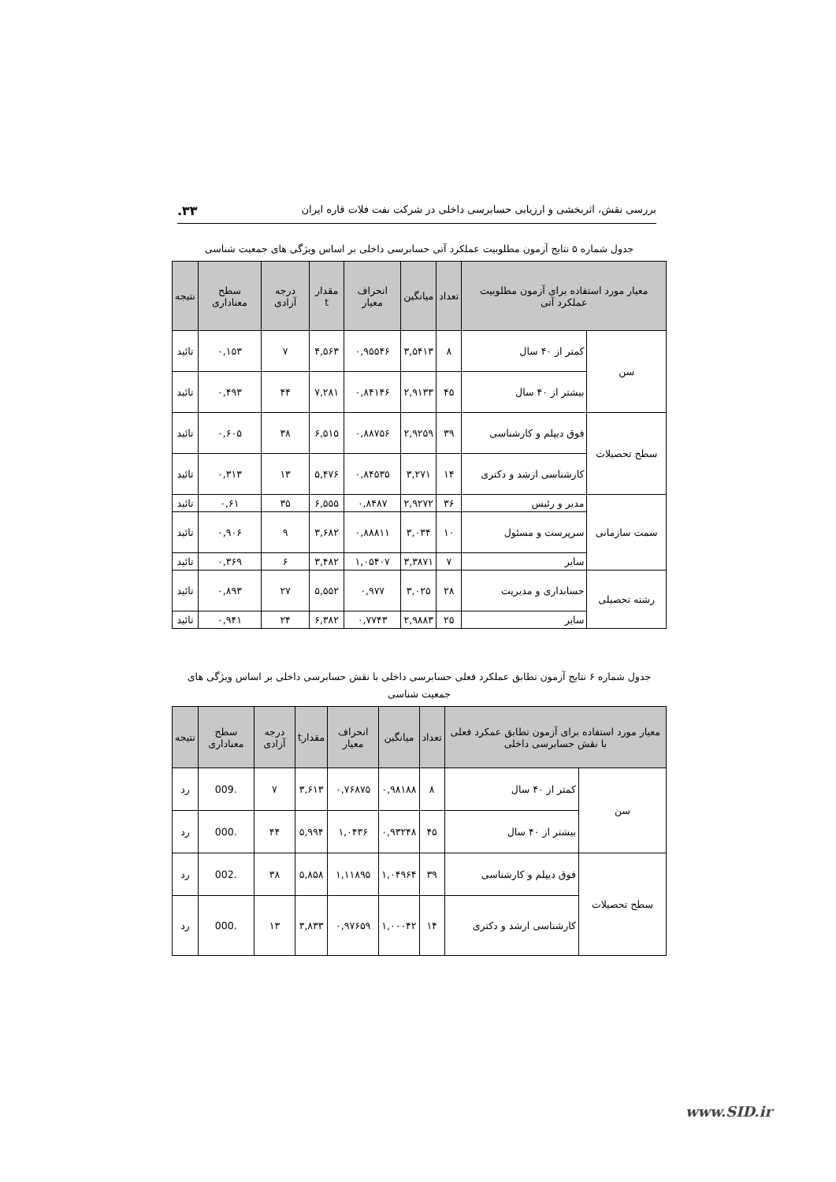بررسی نقش، اثربخشی و ارزیابی حسابرسی داخلی در شرکت نفت فلات قاره ایران ۳۳.
جدول شماره ۵ نتایج آزمون مطلوبیت عملکرد آتی حسابرسی داخلی بر اساس ویژگی های جمعیت شناسی
| معیار مورد استفاده برای آزمون مطلوبیت عملکرد آتی | | تعداد | میانگین | انحراف معیار | مقدار t | درجه آزادی | سطح معناداری | نتیجه |
| --- | --- | --- | --- | --- | --- | --- | --- | --- |
| سن | کمتر از ۴۰ سال | ۸ | ۳,۵۴۱۳ | ۰,۹۵۵۴۶ | ۴,۵۶۳ | ۷ | ۰,۱۵۳ | تائید |
| | بیشتر از ۴۰ سال | ۴۵ | ۲,۹۱۳۳ | ۰,۸۴۱۴۶ | ۷,۲۸۱ | ۴۴ | ۰,۴۹۳ | تائید |
| سطح تحصیلات | فوق دیپلم و کارشناسی | ۳۹ | ۲,۹۲۵۹ | ۰,۸۸۷۵۶ | ۶,۵۱۵ | ۳۸ | ۰,۶۰۵ | تائید |
| | کارشناسی ارشد و دکتری | ۱۴ | ۳,۲۷۱ | ۰,۸۴۵۳۵ | ۵,۴۷۶ | ۱۳ | ۰,۳۱۳ | تائید |
| سمت سازمانی | مدیر و رئیس | ۳۶ | ۲,۹۲۷۲ | ۰,۸۴۸۷ | ۶,۵۵۵ | ۳۵ | ۰,۶۱ | تائید |
| | سرپرست و مسئول | ۱۰ | ۳,۰۳۴ | ۰,۸۸۸۱۱ | ۳,۶۸۲ | ۹ | ۰,۹۰۶ | تائید |
| | سایر | ۷ | ۳,۳۸۷۱ | ۱,۰۵۴۰۷ | ۳,۴۸۲ | ۶ | ۰,۳۶۹ | تائید |
| رشته تحصیلی | حسابداری و مدیریت | ۲۸ | ۳,۰۲۵ | ۰,۹۷۷ | ۵,۵۵۲ | ۲۷ | ۰,۸۹۳ | تائید |
| | سایر | ۲۵ | ۲,۹۸۸۳ | ۰,۷۷۴۳ | ۶,۳۸۲ | ۲۴ | ۰,۹۴۱ | تائید |
جدول شماره ۶ نتایج آزمون تطابق عملکرد فعلی حسابرسی داخلی با نقش حسابرسی داخلی بر اساس ویژگی های جمعیت شناسی
| معیار مورد استفاده برای آزمون تطابق عمکرد فعلی با نقش حسابرسی داخلی | | تعداد | میانگین | انحراف معیار | مقدارt | درجه آزادی | سطح معناداری | نتیجه |
| --- | --- | --- | --- | --- | --- | --- | --- | --- |
| سن | کمتر از ۴۰ سال | ۸ | ۰,۹۸۱۸۸ | ۰,۷۶۸۷۵ | ۳,۶۱۳ | ۷ | .009 | رد |
| | بیشتر از ۴۰ سال | ۴۵ | ۰,۹۳۲۴۸ | ۱,۰۴۳۶ | ۵,۹۹۴ | ۴۴ | .000 | رد |
| سطح تحصیلات | فوق دیپلم و کارشناسی | ۳۹ | ۱,۰۴۹۶۴ | ۱,۱۱۸۹۵ | ۵,۸۵۸ | ۳۸ | .002 | رد |
| | کارشناسی ارشد و دکتری | ۱۴ | ۱,۰۰۰۴۲ | ۰,۹۷۶۵۹ | ۳,۸۳۳ | ۱۳ | .000 | رد |
www.SID.ir